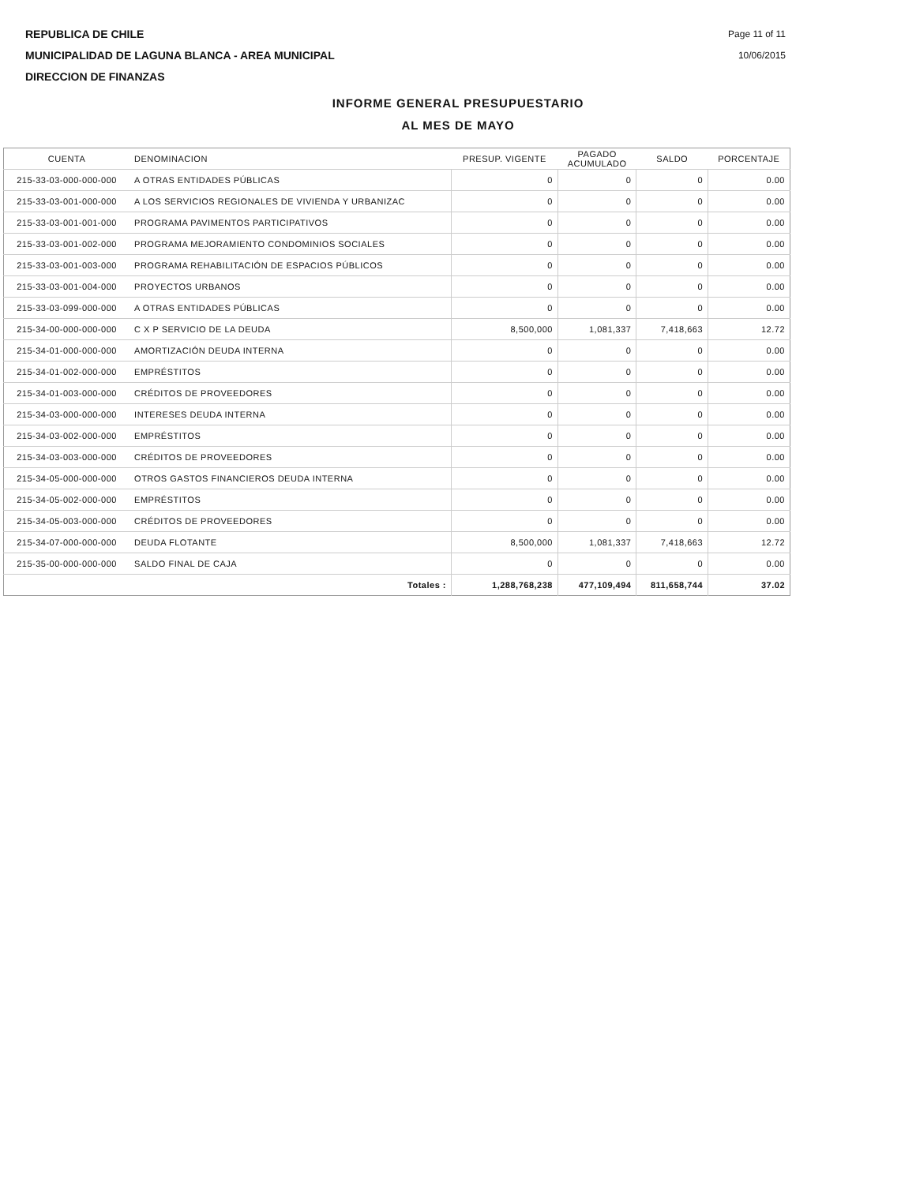REPUBLICA DE CHILE
MUNICIPALIDAD DE LAGUNA BLANCA - AREA MUNICIPAL
DIRECCION DE FINANZAS
Page 11 of 11
10/06/2015
INFORME GENERAL PRESUPUESTARIO
AL MES DE MAYO
| CUENTA | DENOMINACION | PRESUP. VIGENTE | PAGADO ACUMULADO | SALDO | PORCENTAJE |
| --- | --- | --- | --- | --- | --- |
| 215-33-03-000-000-000 | A OTRAS ENTIDADES PÚBLICAS | 0 | 0 | 0 | 0.00 |
| 215-33-03-001-000-000 | A LOS SERVICIOS REGIONALES DE VIVIENDA Y URBANIZAC | 0 | 0 | 0 | 0.00 |
| 215-33-03-001-001-000 | PROGRAMA PAVIMENTOS PARTICIPATIVOS | 0 | 0 | 0 | 0.00 |
| 215-33-03-001-002-000 | PROGRAMA MEJORAMIENTO CONDOMINIOS SOCIALES | 0 | 0 | 0 | 0.00 |
| 215-33-03-001-003-000 | PROGRAMA REHABILITACIÓN DE ESPACIOS PÚBLICOS | 0 | 0 | 0 | 0.00 |
| 215-33-03-001-004-000 | PROYECTOS URBANOS | 0 | 0 | 0 | 0.00 |
| 215-33-03-099-000-000 | A OTRAS ENTIDADES PÚBLICAS | 0 | 0 | 0 | 0.00 |
| 215-34-00-000-000-000 | C X P SERVICIO DE LA DEUDA | 8,500,000 | 1,081,337 | 7,418,663 | 12.72 |
| 215-34-01-000-000-000 | AMORTIZACIÓN DEUDA INTERNA | 0 | 0 | 0 | 0.00 |
| 215-34-01-002-000-000 | EMPRÉSTITOS | 0 | 0 | 0 | 0.00 |
| 215-34-01-003-000-000 | CRÉDITOS DE PROVEEDORES | 0 | 0 | 0 | 0.00 |
| 215-34-03-000-000-000 | INTERESES DEUDA INTERNA | 0 | 0 | 0 | 0.00 |
| 215-34-03-002-000-000 | EMPRÉSTITOS | 0 | 0 | 0 | 0.00 |
| 215-34-03-003-000-000 | CRÉDITOS DE PROVEEDORES | 0 | 0 | 0 | 0.00 |
| 215-34-05-000-000-000 | OTROS GASTOS FINANCIEROS DEUDA INTERNA | 0 | 0 | 0 | 0.00 |
| 215-34-05-002-000-000 | EMPRÉSTITOS | 0 | 0 | 0 | 0.00 |
| 215-34-05-003-000-000 | CRÉDITOS DE PROVEEDORES | 0 | 0 | 0 | 0.00 |
| 215-34-07-000-000-000 | DEUDA FLOTANTE | 8,500,000 | 1,081,337 | 7,418,663 | 12.72 |
| 215-35-00-000-000-000 | SALDO FINAL DE CAJA | 0 | 0 | 0 | 0.00 |
| | Totales : | 1,288,768,238 | 477,109,494 | 811,658,744 | 37.02 |